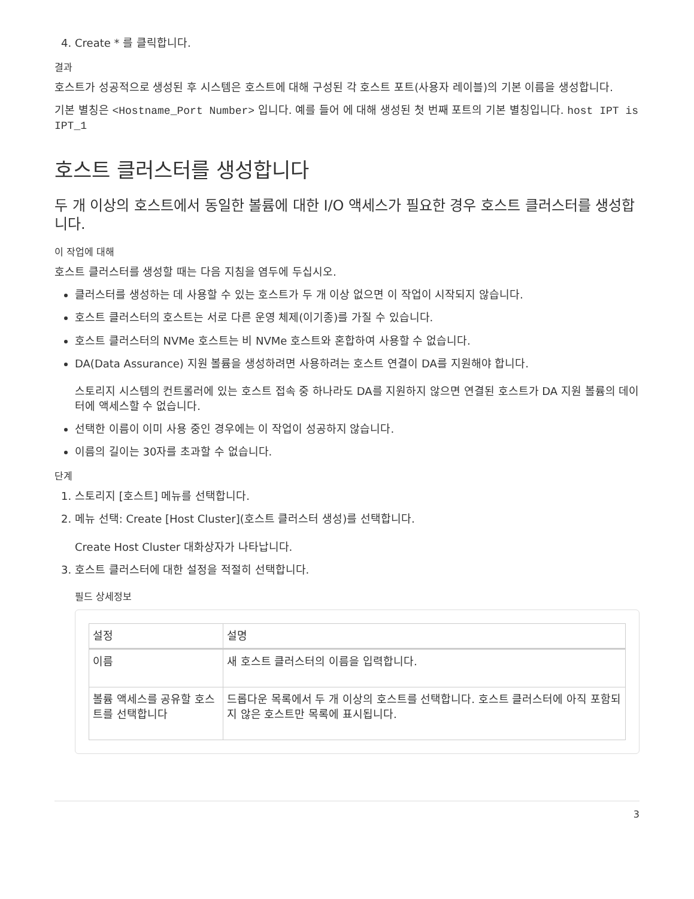4. Create * 를 클릭합니다.
결과
호스트가 성공적으로 생성된 후 시스템은 호스트에 대해 구성된 각 호스트 포트(사용자 레이블)의 기본 이름을 생성합니다.
기본 별칭은 <Hostname_Port Number> 입니다. 예를 들어 에 대해 생성된 첫 번째 포트의 기본 별칭입니다. host IPT is IPT_1
호스트 클러스터를 생성합니다
두 개 이상의 호스트에서 동일한 볼륨에 대한 I/O 액세스가 필요한 경우 호스트 클러스터를 생성합니다.
이 작업에 대해
호스트 클러스터를 생성할 때는 다음 지침을 염두에 두십시오.
클러스터를 생성하는 데 사용할 수 있는 호스트가 두 개 이상 없으면 이 작업이 시작되지 않습니다.
호스트 클러스터의 호스트는 서로 다른 운영 체제(이기종)를 가질 수 있습니다.
호스트 클러스터의 NVMe 호스트는 비 NVMe 호스트와 혼합하여 사용할 수 없습니다.
DA(Data Assurance) 지원 볼륨을 생성하려면 사용하려는 호스트 연결이 DA를 지원해야 합니다.
스토리지 시스템의 컨트롤러에 있는 호스트 접속 중 하나라도 DA를 지원하지 않으면 연결된 호스트가 DA 지원 볼륨의 데이터에 액세스할 수 없습니다.
선택한 이름이 이미 사용 중인 경우에는 이 작업이 성공하지 않습니다.
이름의 길이는 30자를 초과할 수 없습니다.
단계
1. 스토리지 [호스트] 메뉴를 선택합니다.
2. 메뉴 선택: Create [Host Cluster](호스트 클러스터 생성)를 선택합니다.
Create Host Cluster 대화상자가 나타납니다.
3. 호스트 클러스터에 대한 설정을 적절히 선택합니다.
필드 상세정보
| 설정 | 설명 |
| --- | --- |
| 이름 | 새 호스트 클러스터의 이름을 입력합니다. |
| 볼륨 액세스를 공유할 호스트를 선택합니다 | 드롭다운 목록에서 두 개 이상의 호스트를 선택합니다. 호스트 클러스터에 아직 포함되지 않은 호스트만 목록에 표시됩니다. |
3